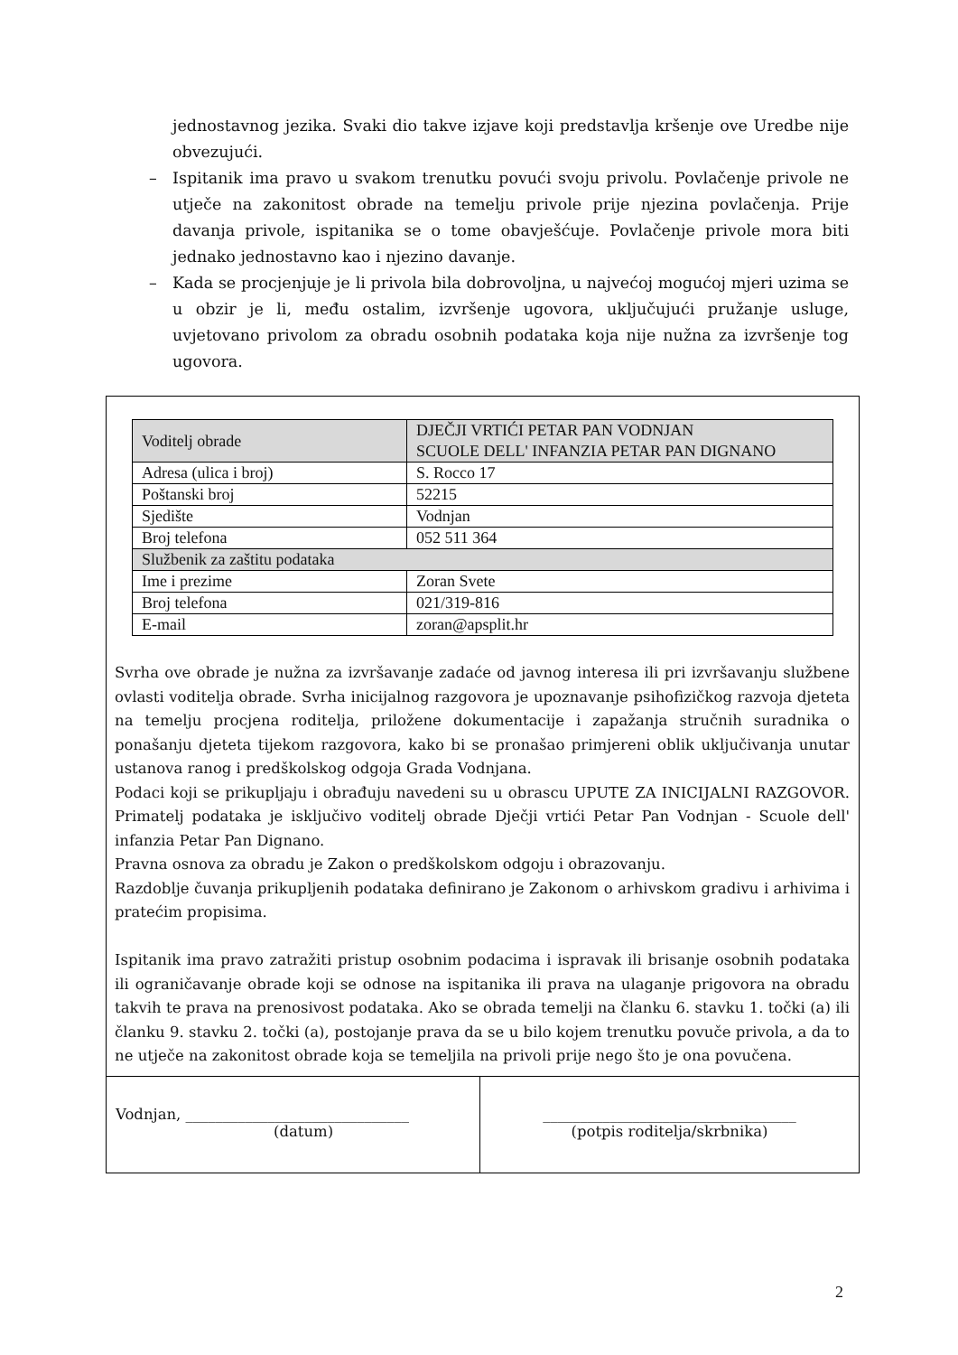jednostavnog jezika. Svaki dio takve izjave koji predstavlja kršenje ove Uredbe nije obvezujući.
– Ispitanik ima pravo u svakom trenutku povući svoju privolu. Povlačenje privole ne utječe na zakonitost obrade na temelju privole prije njezina povlačenja. Prije davanja privole, ispitanika se o tome obavješćuje. Povlačenje privole mora biti jednako jednostavno kao i njezino davanje.
– Kada se procjenjuje je li privola bila dobrovoljna, u najvećoj mogućoj mjeri uzima se u obzir je li, među ostalim, izvršenje ugovora, uključujući pružanje usluge, uvjetovano privolom za obradu osobnih podataka koja nije nužna za izvršenje tog ugovora.
| Voditelj obrade | DJEČJI VRTIĆI PETAR PAN VODNJAN SCUOLE DELL' INFANZIA PETAR PAN DIGNANO |
| Adresa (ulica i broj) | S. Rocco 17 |
| Poštanski broj | 52215 |
| Sjedište | Vodnjan |
| Broj telefona | 052 511 364 |
| Službenik za zaštitu podataka | |
| Ime i prezime | Zoran Svete |
| Broj telefona | 021/319-816 |
| E-mail | zoran@apsplit.hr |
Svrha ove obrade je nužna za izvršavanje zadaće od javnog interesa ili pri izvršavanju službene ovlasti voditelja obrade. Svrha inicijalnog razgovora je upoznavanje psihofizičkog razvoja djeteta na temelju procjena roditelja, priložene dokumentacije i zapažanja stručnih suradnika o ponašanju djeteta tijekom razgovora, kako bi se pronašao primjereni oblik uključivanja unutar ustanova ranog i predškolskog odgoja Grada Vodnjana.
Podaci koji se prikupljaju i obrađuju navedeni su u obrascu UPUTE ZA INICIJALNI RAZGOVOR. Primatelj podataka je isključivo voditelj obrade Dječji vrtići Petar Pan Vodnjan - Scuole dell' infanzia Petar Pan Dignano.
Pravna osnova za obradu je Zakon o predškolskom odgoju i obrazovanju.
Razdoblje čuvanja prikupljenih podataka definirano je Zakonom o arhivskom gradivu i arhivima i pratećim propisima.
Ispitanik ima pravo zatražiti pristup osobnim podacima i ispravak ili brisanje osobnih podataka ili ograničavanje obrade koji se odnose na ispitanika ili prava na ulaganje prigovora na obradu takvih te prava na prenosivost podataka. Ako se obrada temelji na članku 6. stavku 1. točki (a) ili članku 9. stavku 2. točki (a), postojanje prava da se u bilo kojem trenutku povuče privola, a da to ne utječe na zakonitost obrade koja se temeljila na privoli prije nego što je ona povučena.
Vodnjan, ______________________________
(datum)
__________________________________
(potpis roditelja/skrbnika)
2